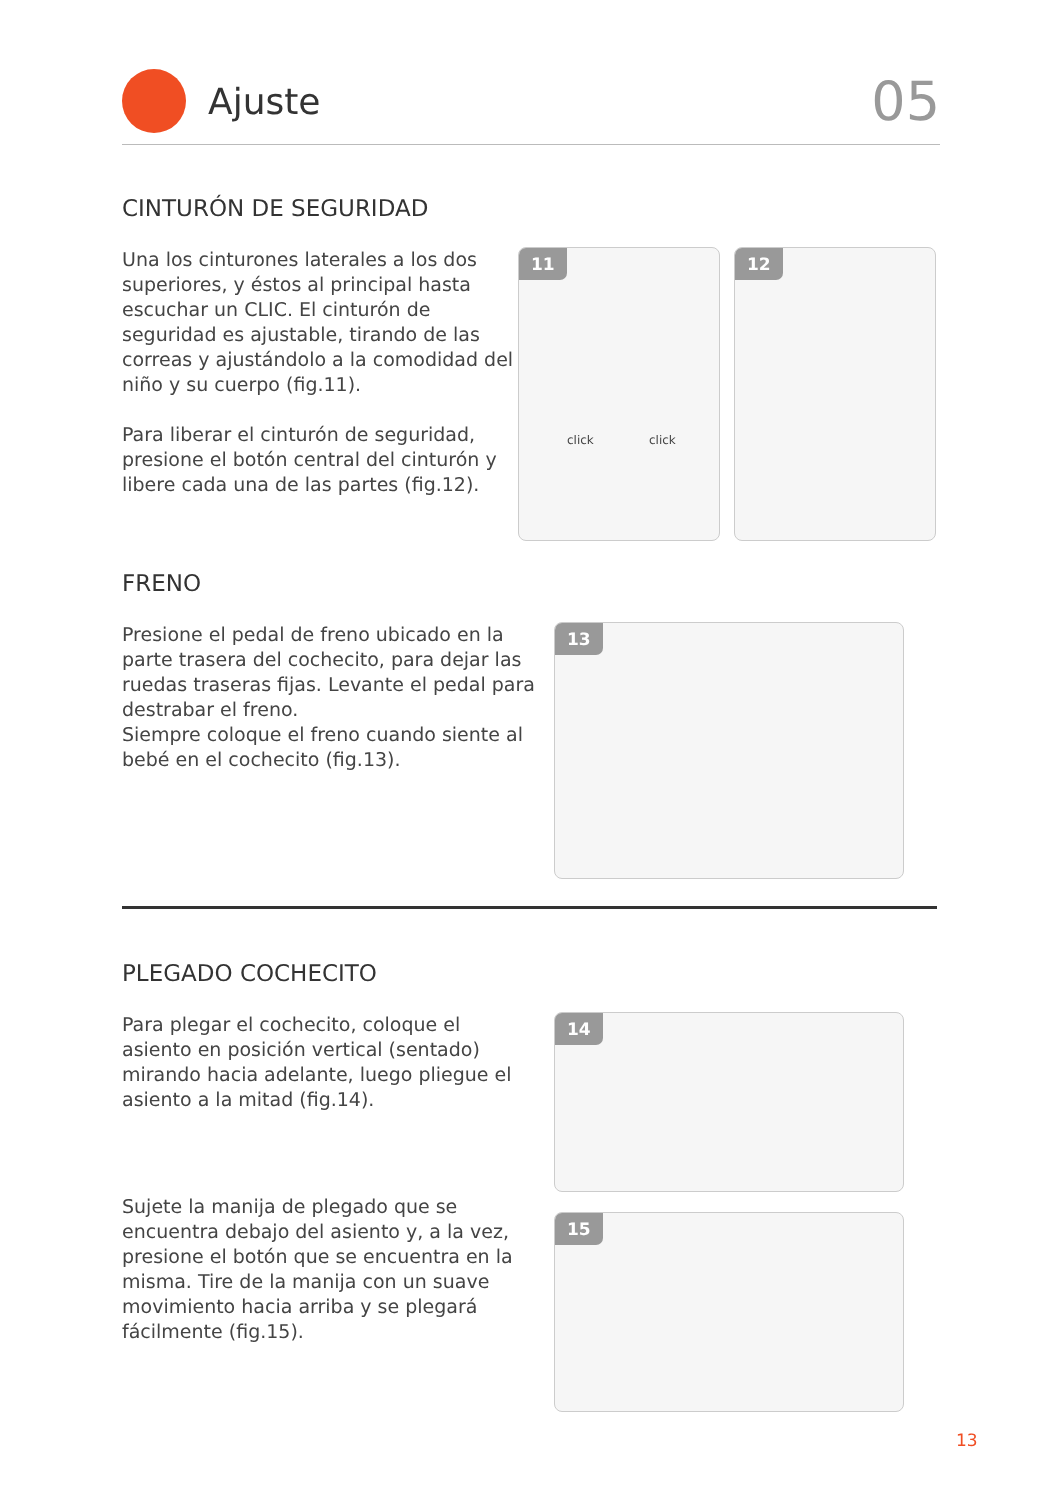Ajuste
05
CINTURÓN DE SEGURIDAD
Una los cinturones laterales a los dos superiores, y éstos al principal hasta escuchar un CLIC. El cinturón de seguridad es ajustable, tirando de las correas y ajustándolo a la comodidad del niño y su cuerpo (fig.11).
Para liberar el cinturón de seguridad, presione el botón central del cinturón y libere cada una de las partes (fig.12).
11
click click
12
FRENO
Presione el pedal de freno ubicado en la parte trasera del cochecito, para dejar las ruedas traseras fijas. Levante el pedal para destrabar el freno.
Siempre coloque el freno cuando siente al bebé en el cochecito (fig.13).
13
PLEGADO COCHECITO
Para plegar el cochecito, coloque el asiento en posición vertical (sentado) mirando hacia adelante, luego pliegue el asiento a la mitad (fig.14).
Sujete la manija de plegado que se encuentra debajo del asiento y, a la vez, presione el botón que se encuentra en la misma. Tire de la manija con un suave movimiento hacia arriba y se plegará fácilmente (fig.15).
14
15
13